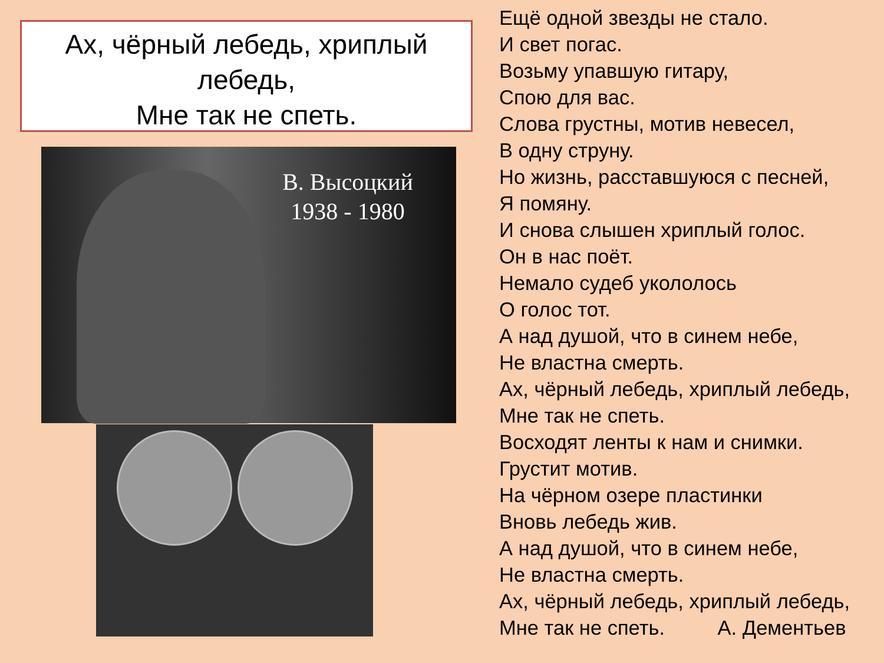Ах, чёрный лебедь, хриплый лебедь,
Мне так не спеть.
В. Высоцкий
1938 - 1980
Ещё одной звезды не стало.
И свет погас.
Возьму упавшую гитару,
Спою для вас.
Слова грустны, мотив невесел,
В одну струну.
Но жизнь, расставшуюся с песней,
Я помяну.
И снова слышен хриплый голос.
Он в нас поёт.
Немало судеб укололось
О голос тот.
А над душой, что в синем небе,
Не властна смерть.
Ах, чёрный лебедь, хриплый лебедь,
Мне так не спеть.
Восходят ленты к нам и снимки.
Грустит мотив.
На чёрном озере пластинки
Вновь лебедь жив.
А над душой, что в синем небе,
Не властна смерть.
Ах, чёрный лебедь, хриплый лебедь,
Мне так не спеть. А. Дементьев